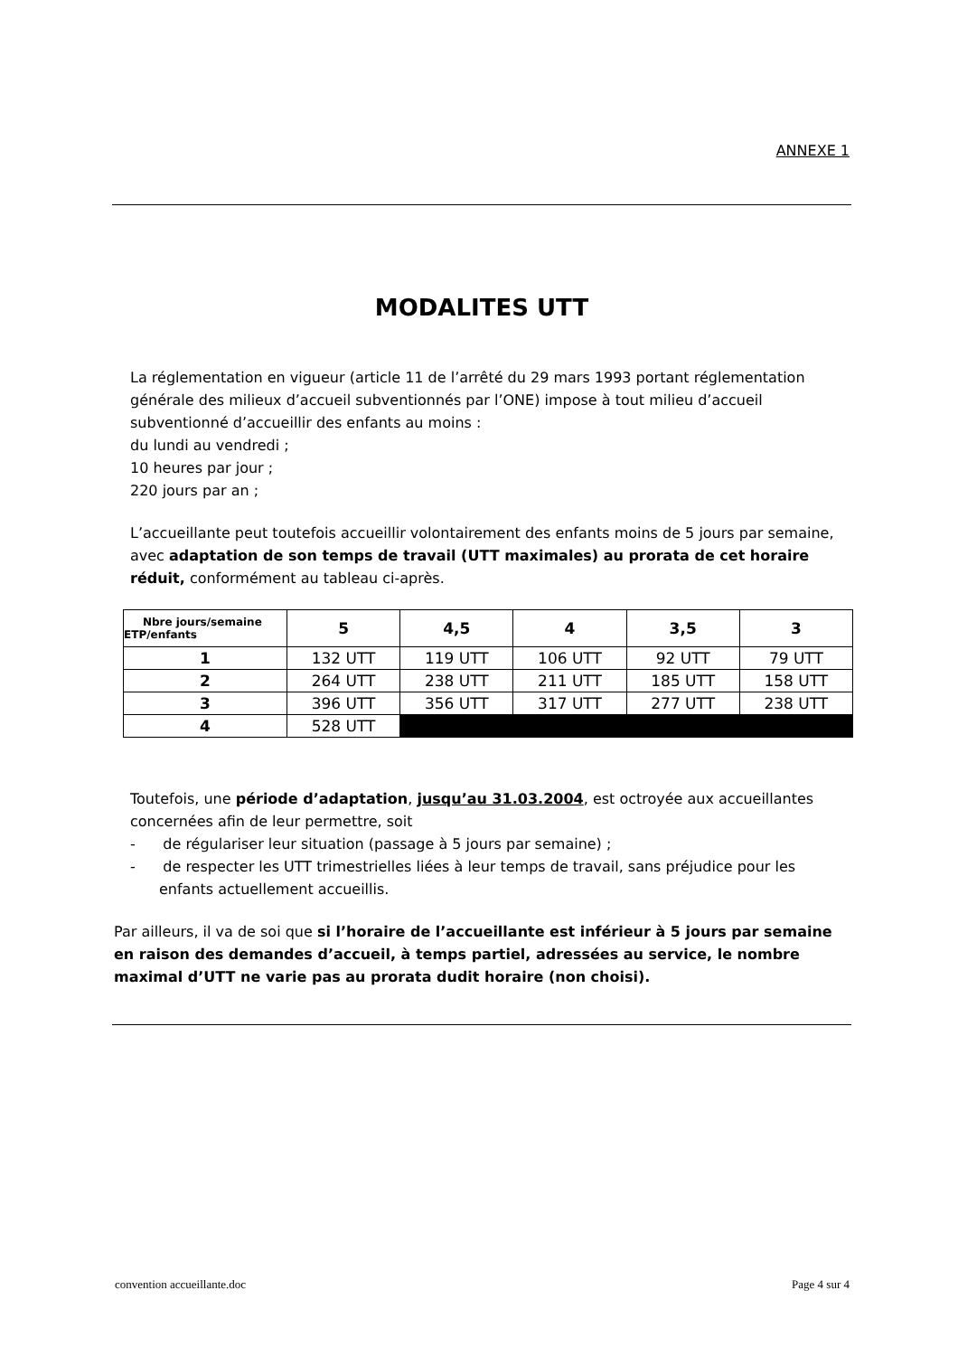ANNEXE 1
MODALITES UTT
La réglementation en vigueur (article 11 de l’arrêté du 29 mars 1993 portant réglementation générale des milieux d’accueil subventionnés par l’ONE) impose à tout milieu d’accueil subventionné d’accueillir des enfants au moins :
du lundi au vendredi ;
10 heures par jour ;
220 jours par an ;
L’accueillante peut toutefois accueillir volontairement des enfants moins de 5 jours par semaine, avec adaptation de son temps de travail (UTT maximales) au prorata de cet horaire réduit, conformément au tableau ci-après.
| Nbre jours/semaine ETP/enfants | 5 | 4,5 | 4 | 3,5 | 3 |
| --- | --- | --- | --- | --- | --- |
| 1 | 132 UTT | 119 UTT | 106 UTT | 92 UTT | 79 UTT |
| 2 | 264 UTT | 238 UTT | 211 UTT | 185 UTT | 158 UTT |
| 3 | 396 UTT | 356 UTT | 317 UTT | 277 UTT | 238 UTT |
| 4 | 528 UTT | | | | |
Toutefois, une période d’adaptation, jusqu’au 31.03.2004, est octroyée aux accueillantes concernées afin de leur permettre, soit
- de régulariser leur situation (passage à 5 jours par semaine) ;
- de respecter les UTT trimestrielles liées à leur temps de travail, sans préjudice pour les enfants actuellement accueillis.
Par ailleurs, il va de soi que si l’horaire de l’accueillante est inférieur à 5 jours par semaine en raison des demandes d’accueil, à temps partiel, adressées au service, le nombre maximal d’UTT ne varie pas au prorata dudit horaire (non choisi).
convention accueillante.doc Page 4 sur 4